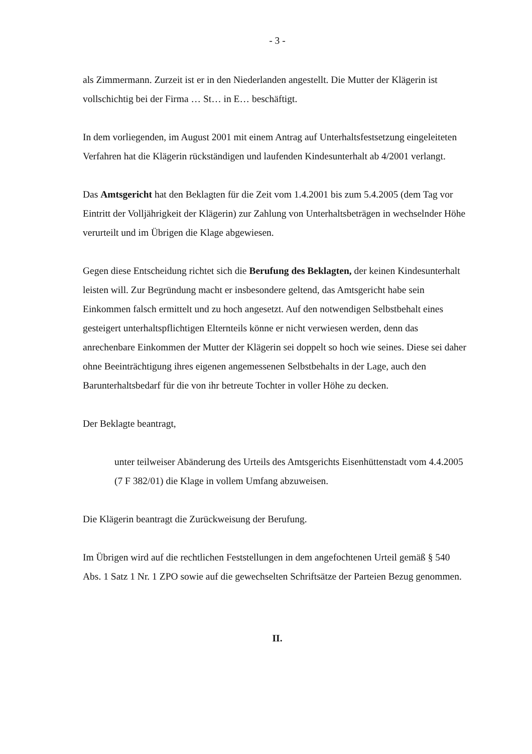- 3 -
als Zimmermann. Zurzeit ist er in den Niederlanden angestellt. Die Mutter der Klägerin ist vollschichtig bei der Firma … St… in E… beschäftigt.
In dem vorliegenden, im August 2001 mit einem Antrag auf Unterhaltsfestsetzung eingeleiteten Verfahren hat die Klägerin rückständigen und laufenden Kindesunterhalt ab 4/2001 verlangt.
Das Amtsgericht hat den Beklagten für die Zeit vom 1.4.2001 bis zum 5.4.2005 (dem Tag vor Eintritt der Volljährigkeit der Klägerin) zur Zahlung von Unterhaltsbeträgen in wechselnder Höhe verurteilt und im Übrigen die Klage abgewiesen.
Gegen diese Entscheidung richtet sich die Berufung des Beklagten, der keinen Kindesunterhalt leisten will. Zur Begründung macht er insbesondere geltend, das Amtsgericht habe sein Einkommen falsch ermittelt und zu hoch angesetzt. Auf den notwendigen Selbstbehalt eines gesteigert unterhaltspflichtigen Elternteils könne er nicht verwiesen werden, denn das anrechenbare Einkommen der Mutter der Klägerin sei doppelt so hoch wie seines. Diese sei daher ohne Beeinträchtigung ihres eigenen angemessenen Selbstbehalts in der Lage, auch den Barunterhaltsbedarf für die von ihr betreute Tochter in voller Höhe zu decken.
Der Beklagte beantragt,
unter teilweiser Abänderung des Urteils des Amtsgerichts Eisenhüttenstadt vom 4.4.2005 (7 F 382/01) die Klage in vollem Umfang abzuweisen.
Die Klägerin beantragt die Zurückweisung der Berufung.
Im Übrigen wird auf die rechtlichen Feststellungen in dem angefochtenen Urteil gemäß § 540 Abs. 1 Satz 1 Nr. 1 ZPO sowie auf die gewechselten Schriftsätze der Parteien Bezug genommen.
II.